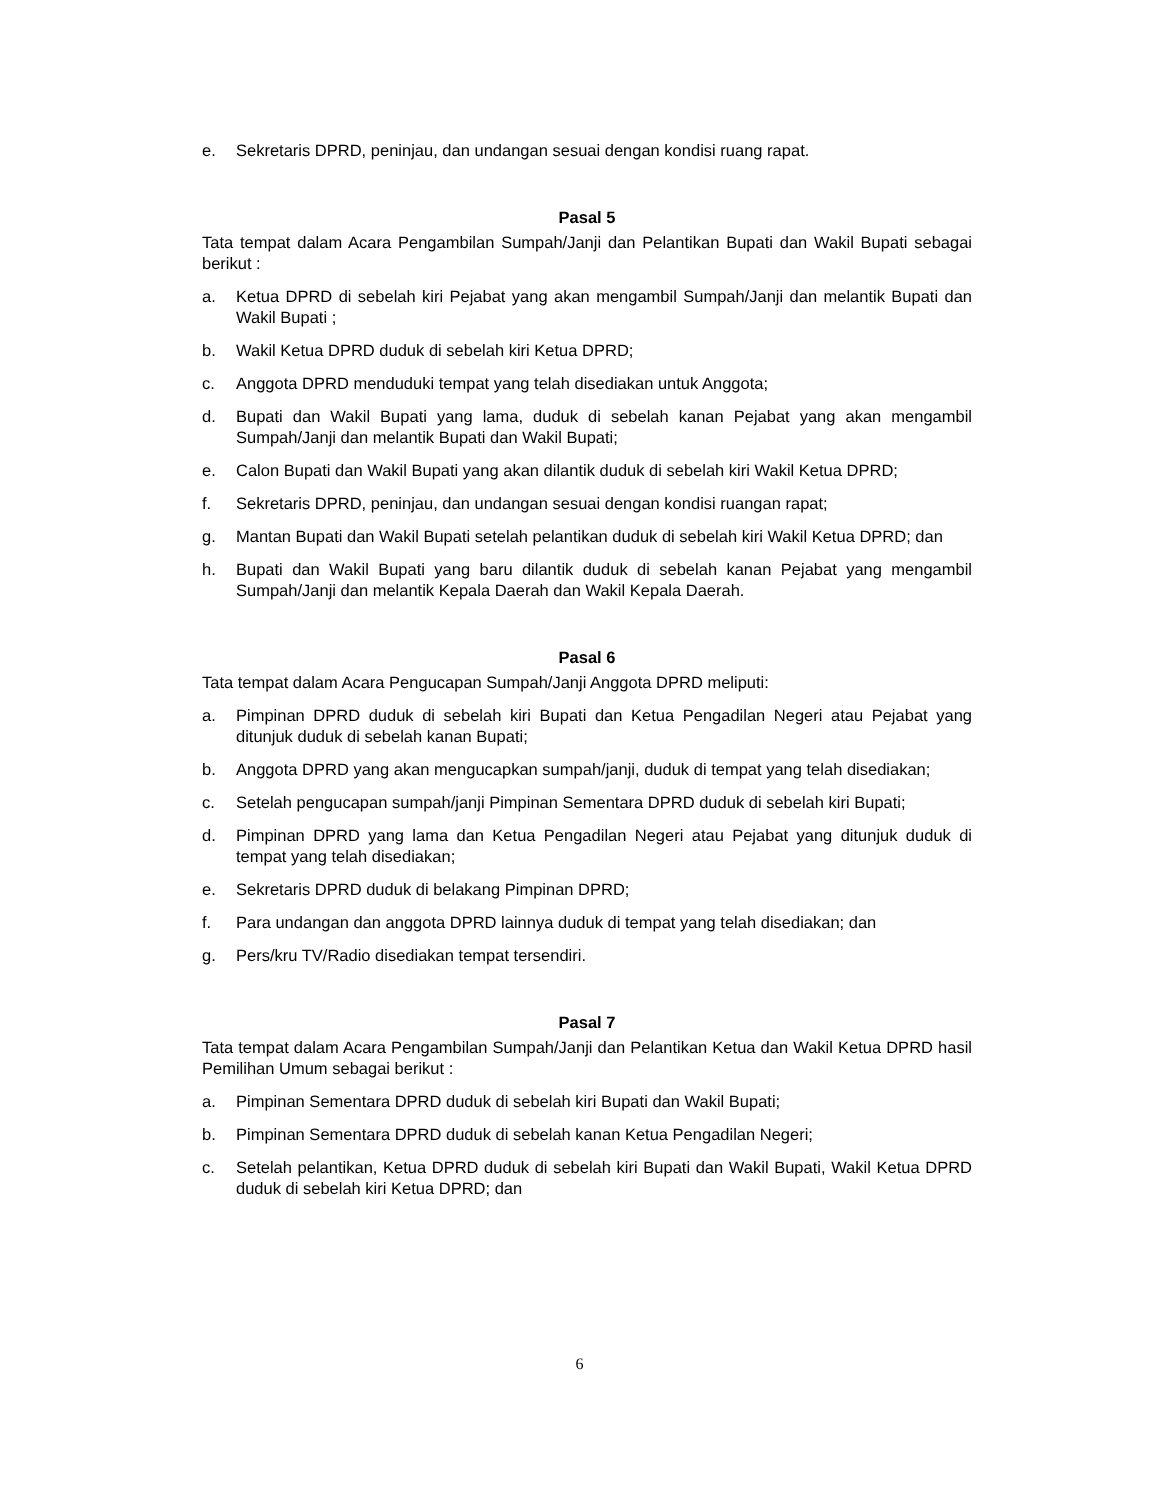e. Sekretaris DPRD, peninjau, dan undangan sesuai dengan kondisi ruang rapat.
Pasal 5
Tata tempat dalam Acara Pengambilan Sumpah/Janji dan Pelantikan Bupati dan Wakil Bupati sebagai berikut :
a. Ketua DPRD di sebelah kiri Pejabat yang akan mengambil Sumpah/Janji dan melantik Bupati dan Wakil Bupati ;
b. Wakil Ketua DPRD duduk di sebelah kiri Ketua DPRD;
c. Anggota DPRD menduduki tempat yang telah disediakan untuk Anggota;
d. Bupati dan Wakil Bupati yang lama, duduk di sebelah kanan Pejabat yang akan mengambil Sumpah/Janji dan melantik Bupati dan Wakil Bupati;
e. Calon Bupati dan Wakil Bupati yang akan dilantik duduk di sebelah kiri Wakil Ketua DPRD;
f. Sekretaris DPRD, peninjau, dan undangan sesuai dengan kondisi ruangan rapat;
g. Mantan Bupati dan Wakil Bupati setelah pelantikan duduk di sebelah kiri Wakil Ketua DPRD; dan
h. Bupati dan Wakil Bupati yang baru dilantik duduk di sebelah kanan Pejabat yang mengambil Sumpah/Janji dan melantik Kepala Daerah dan Wakil Kepala Daerah.
Pasal 6
Tata tempat dalam Acara Pengucapan Sumpah/Janji Anggota DPRD meliputi:
a. Pimpinan DPRD duduk di sebelah kiri Bupati dan Ketua Pengadilan Negeri atau Pejabat yang ditunjuk duduk di sebelah kanan Bupati;
b. Anggota DPRD yang akan mengucapkan sumpah/janji, duduk di tempat yang telah disediakan;
c. Setelah pengucapan sumpah/janji Pimpinan Sementara DPRD duduk di sebelah kiri Bupati;
d. Pimpinan DPRD yang lama dan Ketua Pengadilan Negeri atau Pejabat yang ditunjuk duduk di tempat yang telah disediakan;
e. Sekretaris DPRD duduk di belakang Pimpinan DPRD;
f. Para undangan dan anggota DPRD lainnya duduk di tempat yang telah disediakan; dan
g. Pers/kru TV/Radio disediakan tempat tersendiri.
Pasal 7
Tata tempat dalam Acara Pengambilan Sumpah/Janji dan Pelantikan Ketua dan Wakil Ketua DPRD hasil Pemilihan Umum sebagai berikut :
a. Pimpinan Sementara DPRD duduk di sebelah kiri Bupati dan Wakil Bupati;
b. Pimpinan Sementara DPRD duduk di sebelah kanan Ketua Pengadilan Negeri;
c. Setelah pelantikan, Ketua DPRD duduk di sebelah kiri Bupati dan Wakil Bupati, Wakil Ketua DPRD duduk di sebelah kiri Ketua DPRD; dan
6